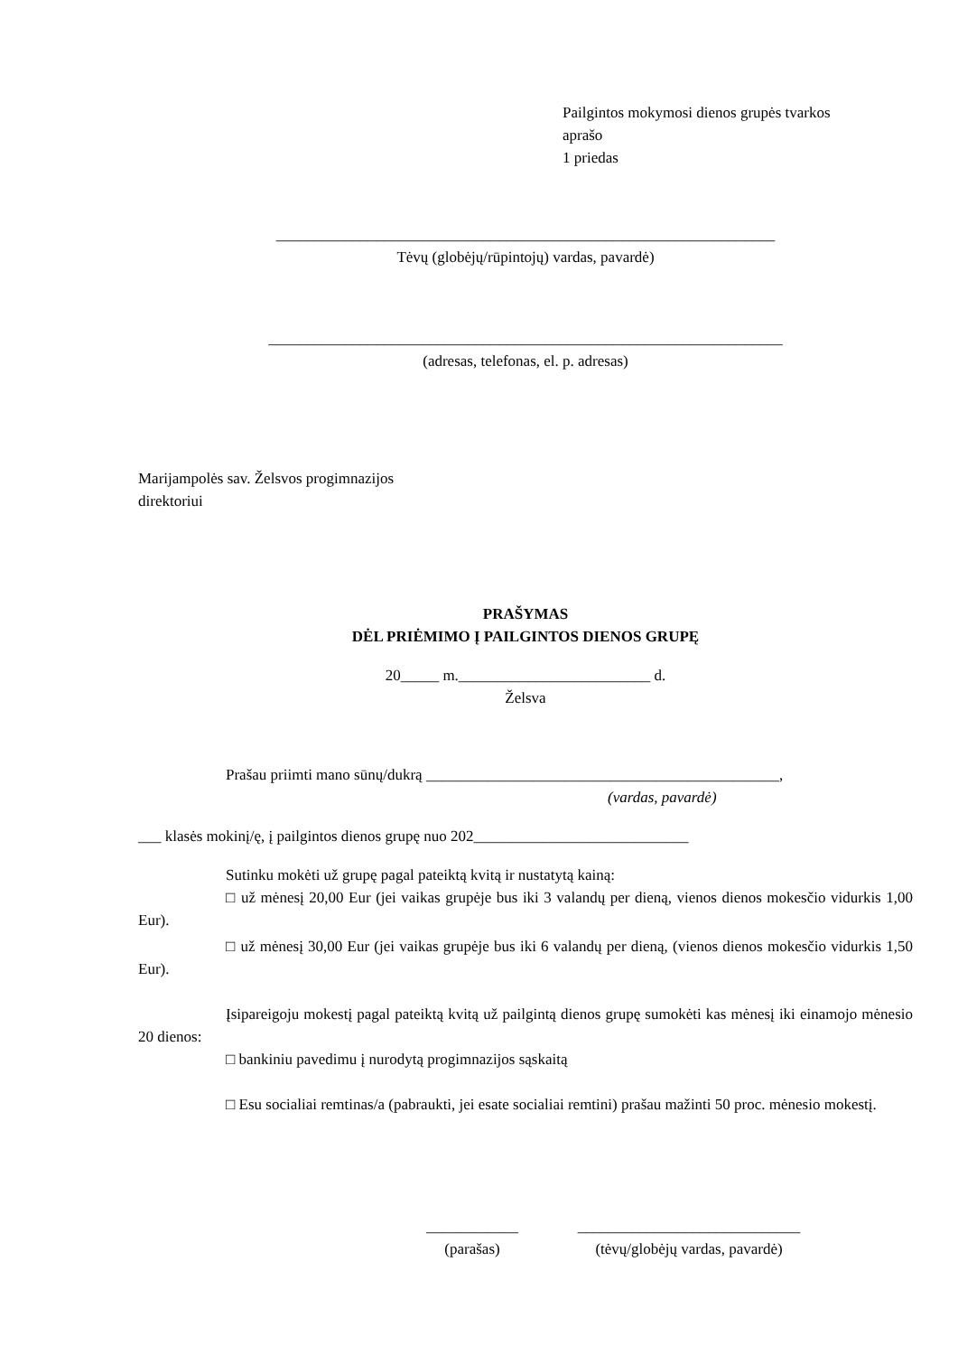Pailgintos mokymosi dienos grupės tvarkos
aprašo
1 priedas
_________________________________________________________________
Tėvų (globėjų/rūpintojų) vardas, pavardė)
___________________________________________________________________
(adresas, telefonas, el. p. adresas)
Marijampolės sav. Želsvos progimnazijos
direktoriui
PRAŠYMAS
DĖL PRIĖMIMO Į PAILGINTOS DIENOS GRUPĘ
20_____ m._________________________ d.
Želsva
Prašau priimti mano sūnų/dukrą ______________________________________________,
(vardas, pavardė)
___ klasės mokinį/ę, į pailgintos dienos grupę nuo 202____________________________
Sutinku mokėti už grupę pagal pateiktą kvitą ir nustatytą kainą:
□ už mėnesį 20,00 Eur (jei vaikas grupėje bus iki 3 valandų per dieną, vienos dienos mokesčio vidurkis 1,00 Eur).
□ už mėnesį 30,00 Eur (jei vaikas grupėje bus iki 6 valandų per dieną, (vienos dienos mokesčio vidurkis 1,50 Eur).
Įsipareigoju mokestį pagal pateiktą kvitą už pailgintą dienos grupę sumokėti kas mėnesį iki einamojo mėnesio 20 dienos:
□ bankiniu pavedimu į nurodytą progimnazijos sąskaitą
□ Esu socialiai remtinas/a (pabraukti, jei esate socialiai remtini) prašau mažinti 50 proc. mėnesio mokestį.
____________
(parašas)
_____________________________
(tėvų/globėjų vardas, pavardė)